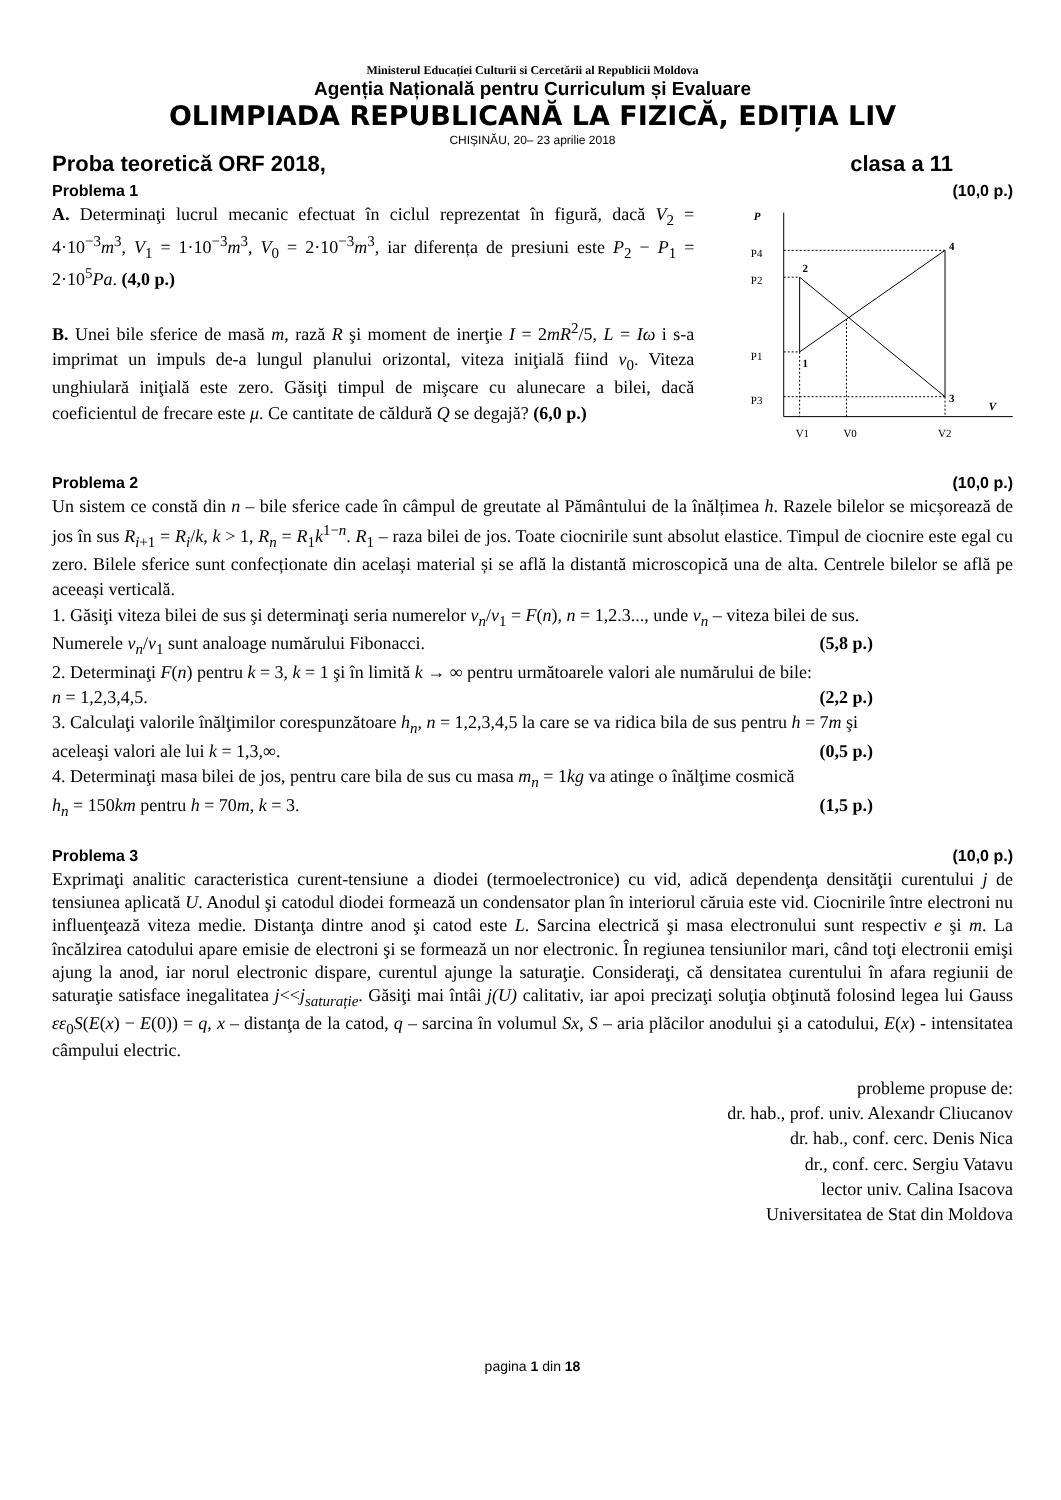Ministerul Educației Culturii si Cercetării al Republicii Moldova
Agenția Națională pentru Curriculum și Evaluare
OLIMPIADA REPUBLICANĂ LA FIZICĂ, EDIȚIA LIV
CHIȘINĂU, 20– 23 aprilie 2018
Proba teoretică ORF 2018, clasa a 11
Problema 1 (10,0 p.)
A. Determinaţi lucrul mecanic efectuat în ciclul reprezentat în figură, dacă V<sub>2</sub> = 4·10<sup>−3</sup>m<sup>3</sup>, V<sub>1</sub> = 1·10<sup>−3</sup>m<sup>3</sup>, V<sub>0</sub> = 2·10<sup>−3</sup>m<sup>3</sup>, iar diferența de presiuni este P<sub>2</sub> − P<sub>1</sub> = 2·10<sup>5</sup>Pa. (4,0 p.)
B. Unei bile sferice de masă m, rază R şi moment de inerţie I = 2mR<sup>2</sup>/5, L = Iω i s-a imprimat un impuls de-a lungul planului orizontal, viteza iniţială fiind v<sub>0</sub>. Viteza unghiulară iniţială este zero. Găsiţi timpul de mişcare cu alunecare a bilei, dacă coeficientul de frecare este μ. Ce cantitate de căldură Q se degajă? (6,0 p.)
P
P4
P2
P1
P3
V
V1
V0
V2
2
1
4
3
Problema 2 (10,0 p.)
Un sistem ce constă din n – bile sferice cade în câmpul de greutate al Pământului de la înălțimea h. Razele bilelor se micșorează de jos în sus R<sub>i+1</sub> = R<sub>i</sub>/k, k > 1, R<sub>n</sub> = R<sub>1</sub>k<sup>1−n</sup>. R<sub>1</sub> – raza bilei de jos. Toate ciocnirile sunt absolut elastice. Timpul de ciocnire este egal cu zero. Bilele sferice sunt confecționate din același material și se află la distantă microscopică una de alta. Centrele bilelor se află pe aceeași verticală.
1. Găsiţi viteza bilei de sus şi determinaţi seria numerelor v<sub>n</sub>/v<sub>1</sub> = F(n), n = 1,2.3..., unde v<sub>n</sub> – viteza bilei de sus.
Numerele v<sub>n</sub>/v<sub>1</sub> sunt analoage numărului Fibonacci. (5,8 p.)
2. Determinaţi F(n) pentru k = 3, k = 1 şi în limită k → ∞ pentru următoarele valori ale numărului de bile:
n = 1,2,3,4,5. (2,2 p.)
3. Calculaţi valorile înălţimilor corespunzătoare h<sub>n</sub>, n = 1,2,3,4,5 la care se va ridica bila de sus pentru h = 7m şi
aceleaşi valori ale lui k = 1,3,∞. (0,5 p.)
4. Determinaţi masa bilei de jos, pentru care bila de sus cu masa m<sub>n</sub> = 1kg va atinge o înălţime cosmică
h<sub>n</sub> = 150km pentru h = 70m, k = 3. (1,5 p.)
Problema 3 (10,0 p.)
Exprimaţi analitic caracteristica curent-tensiune a diodei (termoelectronice) cu vid, adică dependenţa densităţii curentului j de tensiunea aplicată U. Anodul şi catodul diodei formează un condensator plan în interiorul căruia este vid. Ciocnirile între electroni nu influenţează viteza medie. Distanţa dintre anod şi catod este L. Sarcina electrică şi masa electronului sunt respectiv e şi m. La încălzirea catodului apare emisie de electroni şi se formează un nor electronic. În regiunea tensiunilor mari, când toţi electronii emişi ajung la anod, iar norul electronic dispare, curentul ajunge la saturaţie. Consideraţi, că densitatea curentului în afara regiunii de saturaţie satisface inegalitatea j<<j<sub>saturație</sub>. Găsiţi mai întâi j(U) calitativ, iar apoi precizaţi soluţia obţinută folosind legea lui Gauss εε<sub>0</sub>S(E(x) − E(0)) = q, x – distanţa de la catod, q – sarcina în volumul Sx, S – aria plăcilor anodului şi a catodului, E(x) - intensitatea câmpului electric.
probleme propuse de:
dr. hab., prof. univ. Alexandr Cliucanov
dr. hab., conf. cerc. Denis Nica
dr., conf. cerc. Sergiu Vatavu
lector univ. Calina Isacova
Universitatea de Stat din Moldova
pagina 1 din 18